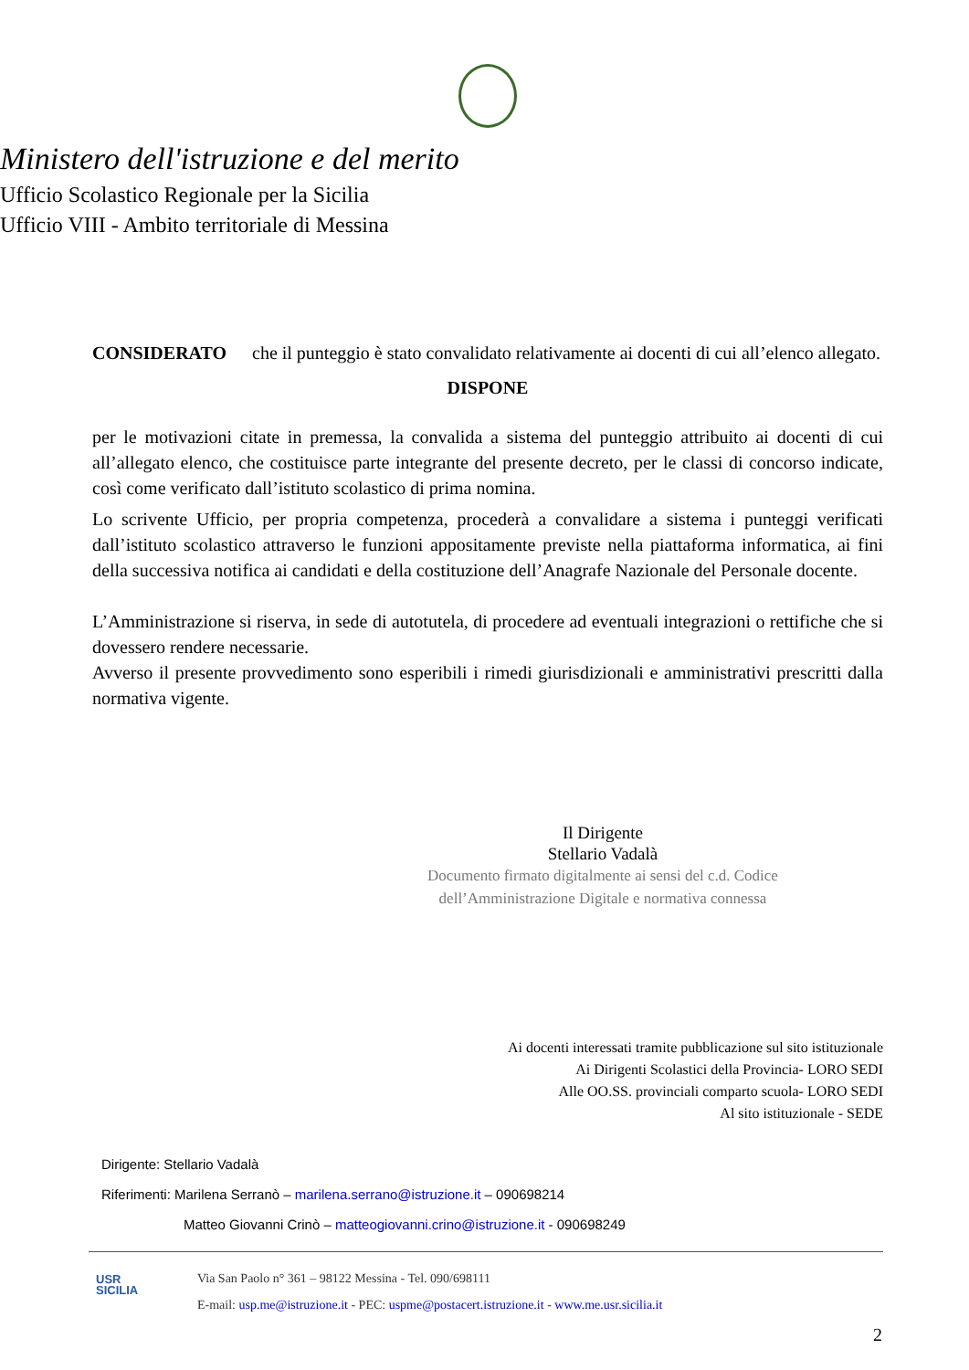Ministero dell'istruzione e del merito
Ufficio Scolastico Regionale per la Sicilia
Ufficio VIII - Ambito territoriale di Messina
CONSIDERATO che il punteggio è stato convalidato relativamente ai docenti di cui all’elenco allegato.
DISPONE
per le motivazioni citate in premessa, la convalida a sistema del punteggio attribuito ai docenti di cui all’allegato elenco, che costituisce parte integrante del presente decreto, per le classi di concorso indicate, così come verificato dall’istituto scolastico di prima nomina.
Lo scrivente Ufficio, per propria competenza, procederà a convalidare a sistema i punteggi verificati dall’istituto scolastico attraverso le funzioni appositamente previste nella piattaforma informatica, ai fini della successiva notifica ai candidati e della costituzione dell’Anagrafe Nazionale del Personale docente.
L’Amministrazione si riserva, in sede di autotutela, di procedere ad eventuali integrazioni o rettifiche che si dovessero rendere necessarie.
Avverso il presente provvedimento sono esperibili i rimedi giurisdizionali e amministrativi prescritti dalla normativa vigente.
Il Dirigente
Stellario Vadalà
Documento firmato digitalmente ai sensi del c.d. Codice
dell’Amministrazione Digitale e normativa connessa
Ai docenti interessati tramite pubblicazione sul sito istituzionale
Ai Dirigenti Scolastici della Provincia- LORO SEDI
Alle OO.SS. provinciali comparto scuola- LORO SEDI
Al sito istituzionale - SEDE
Dirigente: Stellario Vadalà
Riferimenti: Marilena Serranò – marilena.serrano@istruzione.it – 090698214
Matteo Giovanni Crinò – matteogiovanni.crino@istruzione.it - 090698249
USR
SICILIA
Via San Paolo n° 361 – 98122 Messina - Tel. 090/698111
E-mail: usp.me@istruzione.it - PEC: uspme@postacert.istruzione.it - www.me.usr.sicilia.it
2